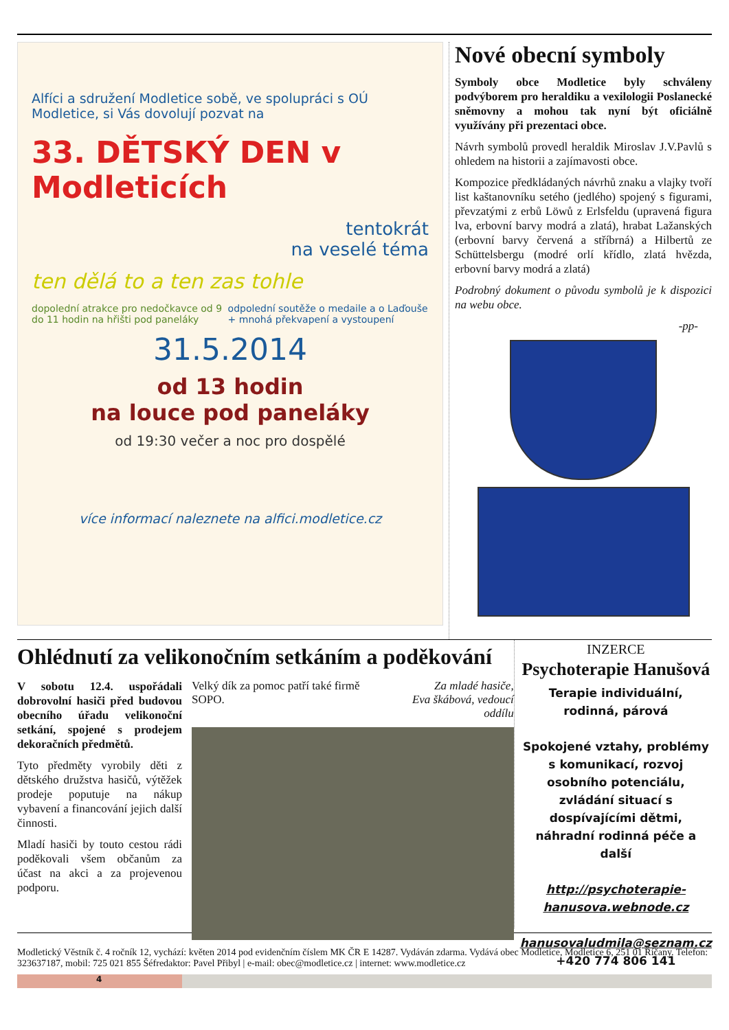Alfíci a sdružení Modletice sobě, ve spolupráci s OÚ Modletice, si Vás dovolují pozvat na
33. DĚTSKÝ DEN v Modleticích
tentokrát
na veselé téma
ten dělá to a ten zas tohle
dopolední atrakce pro nedočkavce od 9 do 11 hodin na hřišti pod paneláky odpolední soutěže o medaile a o Laďouše + mnohá překvapení a vystoupení
31.5.2014
od 13 hodin
na louce pod paneláky
od 19:30 večer a noc pro dospělé
více informací naleznete na alfici.modletice.cz
Nové obecní symboly
Symboly obce Modletice byly schváleny podvýborem pro heraldiku a vexilologii Poslanecké sněmovny a mohou tak nyní být oficiálně využívány při prezentaci obce.
Návrh symbolů provedl heraldik Miroslav J.V.Pavlů s ohledem na historii a zajímavosti obce.
Kompozice předkládaných návrhů znaku a vlajky tvoří list kaštanovníku setého (jedlého) spojený s figurami, převzatými z erbů Löwů z Erlsfeldu (upravená figura lva, erbovní barvy modrá a zlatá), hrabat Lažanských (erbovní barvy červená a stříbrná) a Hilbertů ze Schüttelsbergu (modré orlí křídlo, zlatá hvězda, erbovní barvy modrá a zlatá)
Podrobný dokument o původu symbolů je k dispozici na webu obce.
-pp-
Ohlédnutí za velikonočním setkáním a poděkování
V sobotu 12.4. uspořádali dobrovolní hasiči před budovou obecního úřadu velikonoční setkání, spojené s prodejem dekoračních předmětů.
Tyto předměty vyrobily děti z dětského družstva hasičů, výtěžek prodeje poputuje na nákup vybavení a financování jejich další činnosti.
Mladí hasiči by touto cestou rádi poděkovali všem občanům za účast na akci a za projevenou podporu.
Velký dík za pomoc patří také firmě SOPO. Za mladé hasiče,
Eva škábová, vedoucí oddílu
INZERCE
Psychoterapie Hanušová
Terapie individuální, rodinná, párová
Spokojené vztahy, problémy s komunikací, rozvoj osobního potenciálu, zvládání situací s dospívajícími dětmi, náhradní rodinná péče a další
http://psychoterapie-hanusova.webnode.cz
hanusovaludmila@seznam.cz
+420 774 806 141
Modletický Věstník č. 4 ročník 12, vychází: květen 2014 pod evidenčním číslem MK ČR E 14287. Vydáván zdarma. Vydává obec Modletice, Modletice 6, 251 01 Říčany. Telefon: 323637187, mobil: 725 021 855 Šéfredaktor: Pavel Přibyl | e-mail: obec@modletice.cz | internet: www.modletice.cz
4